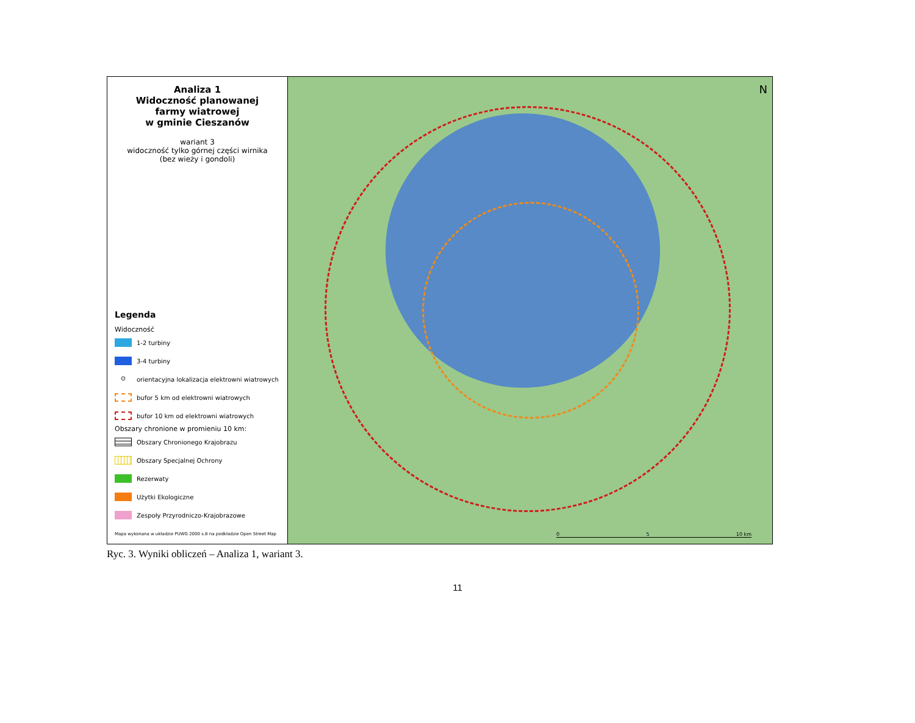Analiza 1
Widoczność planowanej
farmy wiatrowej
w gminie Cieszanów
wariant 3
widoczność tylko górnej części wirnika
(bez wieży i gondoli)
Legenda
Widoczność
1-2 turbiny
3-4 turbiny
⊙
orientacyjna lokalizacja elektrowni wiatrowych
bufor 5 km od elektrowni wiatrowych
bufor 10 km od elektrowni wiatrowych
Obszary chronione w promieniu 10 km:
Obszary Chronionego Krajobrazu
Obszary Specjalnej Ochrony
Rezerwaty
Użytki Ekologiczne
Zespoły Przyrodniczo-Krajobrazowe
Mapa wykonana w układzie PUWG 2000 s.8 na podkładzie Open Street Map
N
0 5 10 km
Ryc. 3. Wyniki obliczeń – Analiza 1, wariant 3.
11